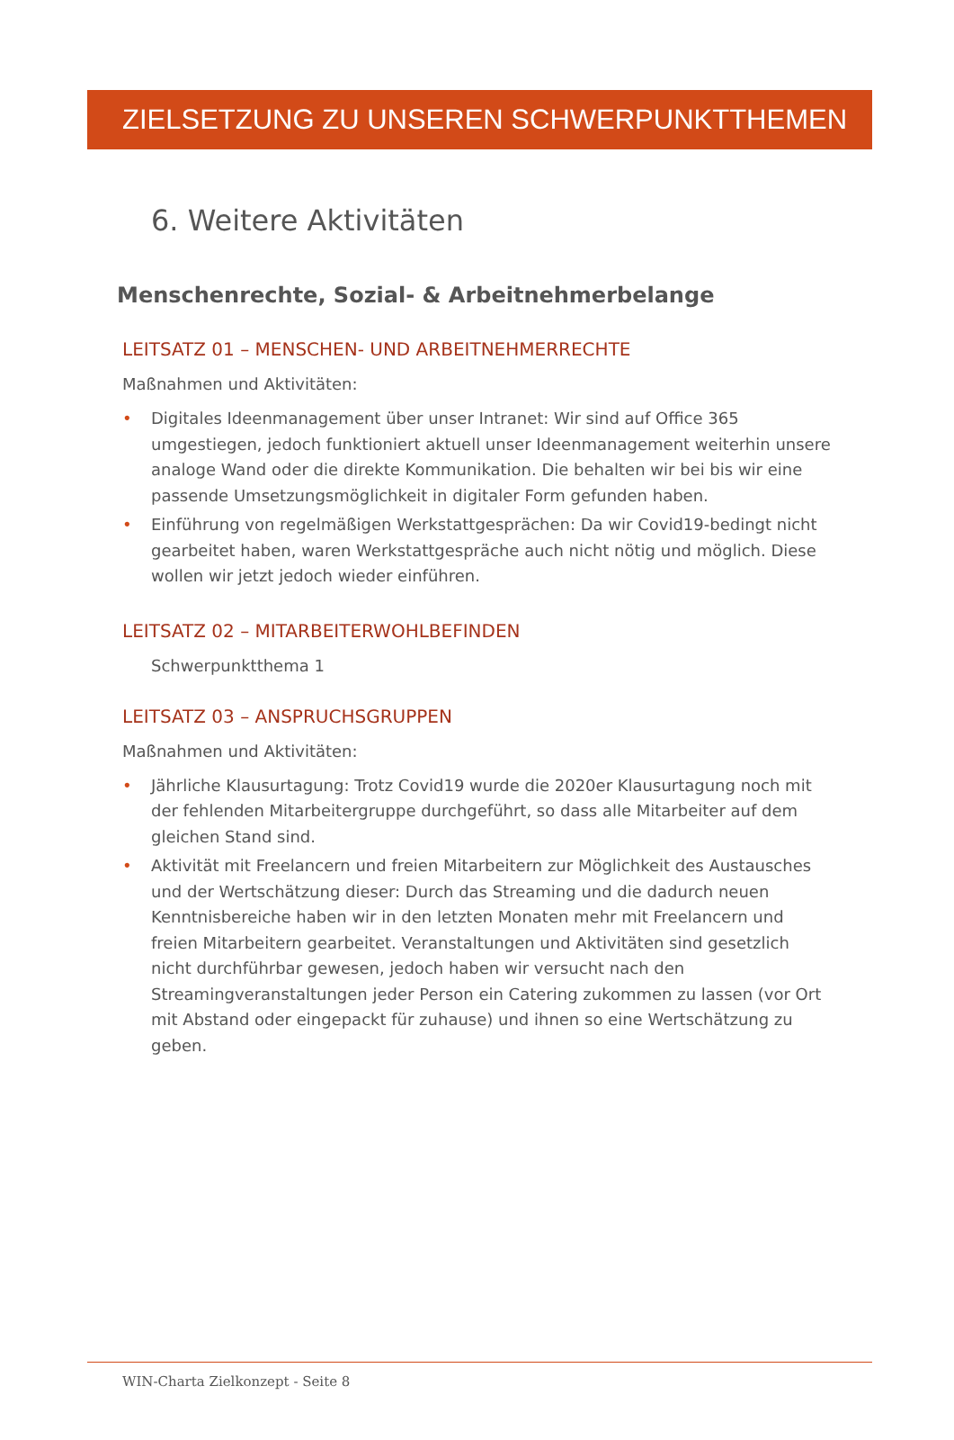ZIELSETZUNG ZU UNSEREN SCHWERPUNKTTHEMEN
6. Weitere Aktivitäten
Menschenrechte, Sozial- & Arbeitnehmerbelange
LEITSATZ 01 – MENSCHEN- UND ARBEITNEHMERRECHTE
Maßnahmen und Aktivitäten:
• Digitales Ideenmanagement über unser Intranet: Wir sind auf Office 365 umgestiegen, jedoch funktioniert aktuell unser Ideenmanagement weiterhin unsere analoge Wand oder die direkte Kommunikation. Die behalten wir bei bis wir eine passende Umsetzungsmöglichkeit in digitaler Form gefunden haben.
• Einführung von regelmäßigen Werkstattgesprächen: Da wir Covid19-bedingt nicht gearbeitet haben, waren Werkstattgespräche auch nicht nötig und möglich. Diese wollen wir jetzt jedoch wieder einführen.
LEITSATZ 02 – MITARBEITERWOHLBEFINDEN
Schwerpunktthema 1
LEITSATZ 03 – ANSPRUCHSGRUPPEN
Maßnahmen und Aktivitäten:
• Jährliche Klausurtagung: Trotz Covid19 wurde die 2020er Klausurtagung noch mit der fehlenden Mitarbeitergruppe durchgeführt, so dass alle Mitarbeiter auf dem gleichen Stand sind.
• Aktivität mit Freelancern und freien Mitarbeitern zur Möglichkeit des Austausches und der Wertschätzung dieser: Durch das Streaming und die dadurch neuen Kenntnisbereiche haben wir in den letzten Monaten mehr mit Freelancern und freien Mitarbeitern gearbeitet. Veranstaltungen und Aktivitäten sind gesetzlich nicht durchführbar gewesen, jedoch haben wir versucht nach den Streamingveranstaltungen jeder Person ein Catering zukommen zu lassen (vor Ort mit Abstand oder eingepackt für zuhause) und ihnen so eine Wertschätzung zu geben.
WIN-Charta Zielkonzept - Seite 8